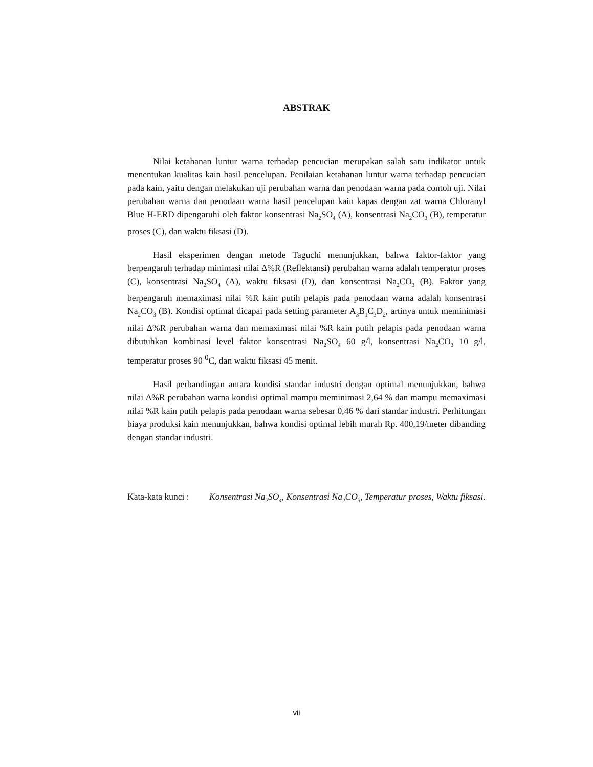ABSTRAK
Nilai ketahanan luntur warna terhadap pencucian merupakan salah satu indikator untuk menentukan kualitas kain hasil pencelupan. Penilaian ketahanan luntur warna terhadap pencucian pada kain, yaitu dengan melakukan uji perubahan warna dan penodaan warna pada contoh uji. Nilai perubahan warna dan penodaan warna hasil pencelupan kain kapas dengan zat warna Chloranyl Blue H-ERD dipengaruhi oleh faktor konsentrasi Na<sub>2</sub>SO<sub>4</sub> (A), konsentrasi Na<sub>2</sub>CO<sub>3</sub> (B), temperatur proses (C), dan waktu fiksasi (D).
Hasil eksperimen dengan metode Taguchi menunjukkan, bahwa faktor-faktor yang berpengaruh terhadap minimasi nilai Δ%R (Reflektansi) perubahan warna adalah temperatur proses (C), konsentrasi Na<sub>2</sub>SO<sub>4</sub> (A), waktu fiksasi (D), dan konsentrasi Na<sub>2</sub>CO<sub>3</sub> (B). Faktor yang berpengaruh memaximasi nilai %R kain putih pelapis pada penodaan warna adalah konsentrasi Na<sub>2</sub>CO<sub>3</sub> (B). Kondisi optimal dicapai pada setting parameter A<sub>3</sub>B<sub>1</sub>C<sub>3</sub>D<sub>2</sub>, artinya untuk meminimasi nilai Δ%R perubahan warna dan memaximasi nilai %R kain putih pelapis pada penodaan warna dibutuhkan kombinasi level faktor konsentrasi Na<sub>2</sub>SO<sub>4</sub> 60 g/l, konsentrasi Na<sub>2</sub>CO<sub>3</sub> 10 g/l, temperatur proses 90 <sup>0</sup>C, dan waktu fiksasi 45 menit.
Hasil perbandingan antara kondisi standar industri dengan optimal menunjukkan, bahwa nilai Δ%R perubahan warna kondisi optimal mampu meminimasi 2,64 % dan mampu memaximasi nilai %R kain putih pelapis pada penodaan warna sebesar 0,46 % dari standar industri. Perhitungan biaya produksi kain menunjukkan, bahwa kondisi optimal lebih murah Rp. 400,19/meter dibanding dengan standar industri.
Kata-kata kunci :
Konsentrasi Na<sub>2</sub>SO<sub>4</sub>, Konsentrasi Na<sub>2</sub>CO<sub>3</sub>, Temperatur proses, Waktu fiksasi.
vii